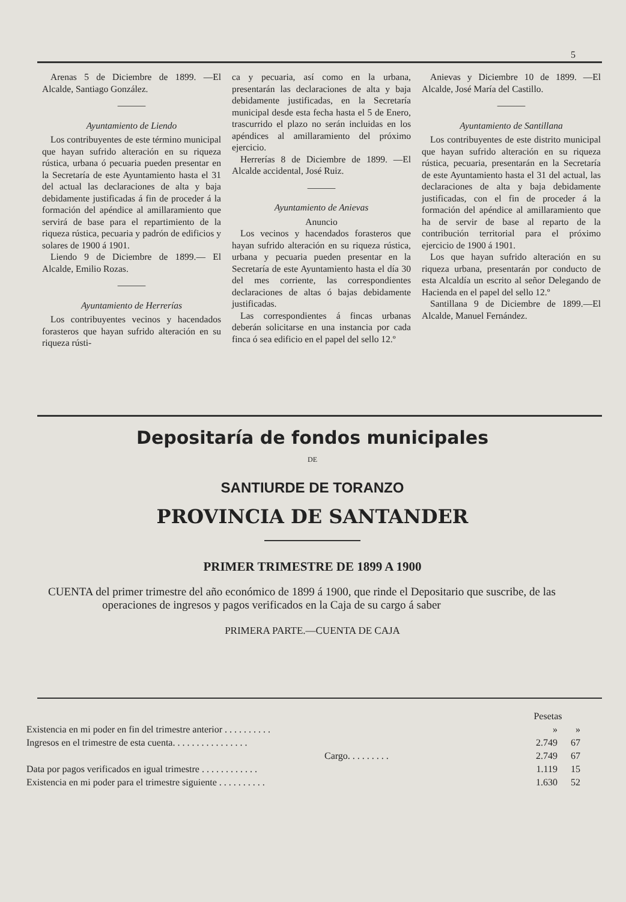5
Arenas 5 de Diciembre de 1899. —El Alcalde, Santiago González.
———
Ayuntamiento de Liendo
Los contribuyentes de este término municipal que hayan sufrido alteración en su riqueza rústica, urbana ó pecuaria pueden presentar en la Secretaría de este Ayuntamiento hasta el 31 del actual las declaraciones de alta y baja debidamente justificadas á fin de proceder á la formación del apéndice al amillaramiento que servirá de base para el repartimiento de la riqueza rústica, pecuaria y padrón de edificios y solares de 1900 á 1901.
Liendo 9 de Diciembre de 1899.— El Alcalde, Emilio Rozas.
———
Ayuntamiento de Herrerías
Los contribuyentes vecinos y hacendados forasteros que hayan sufrido alteración en su riqueza rústi-
ca y pecuaria, así como en la urbana, presentarán las declaraciones de alta y baja debidamente justificadas, en la Secretaría municipal desde esta fecha hasta el 5 de Enero, trascurrido el plazo no serán incluidas en los apéndices al amillaramiento del próximo ejercicio.
Herrerías 8 de Diciembre de 1899. —El Alcalde accidental, José Ruiz.
———
Ayuntamiento de Anievas
Anuncio
Los vecinos y hacendados forasteros que hayan sufrido alteración en su riqueza rústica, urbana y pecuaria pueden presentar en la Secretaría de este Ayuntamiento hasta el día 30 del mes corriente, las correspondientes declaraciones de altas ó bajas debidamente justificadas.
Las correspondientes á fincas urbanas deberán solicitarse en una instancia por cada finca ó sea edificio en el papel del sello 12.º
Anievas y Diciembre 10 de 1899. —El Alcalde, José María del Castillo.
———
Ayuntamiento de Santillana
Los contribuyentes de este distrito municipal que hayan sufrido alteración en su riqueza rústica, pecuaria, presentarán en la Secretaría de este Ayuntamiento hasta el 31 del actual, las declaraciones de alta y baja debidamente justificadas, con el fin de proceder á la formación del apéndice al amillaramiento que ha de servir de base al reparto de la contribución territorial para el próximo ejercicio de 1900 á 1901.
Los que hayan sufrido alteración en su riqueza urbana, presentarán por conducto de esta Alcaldía un escrito al señor Delegando de Hacienda en el papel del sello 12.º
Santillana 9 de Diciembre de 1899.—El Alcalde, Manuel Fernández.
Depositaría de fondos municipales
DE
SANTIURDE DE TORANZO
PROVINCIA DE SANTANDER
PRIMER TRIMESTRE DE 1899 A 1900
CUENTA del primer trimestre del año económico de 1899 á 1900, que rinde el Depositario que suscribe, de las operaciones de ingresos y pagos verificados en la Caja de su cargo á saber
PRIMERA PARTE.—CUENTA DE CAJA
| | Pesetas | |
| --- | --- | --- |
| Existencia en mi poder en fin del trimestre anterior . . . . . . . . . . | » | » |
| Ingresos en el trimestre de esta cuenta. . . . . . . . . . . . . . . . | 2.749 | 67 |
| Cargo. . . . . . . . . | 2.749 | 67 |
| Data por pagos verificados en igual trimestre . . . . . . . . . . . . | 1.119 | 15 |
| Existencia en mi poder para el trimestre siguiente . . . . . . . . . . | 1.630 | 52 |